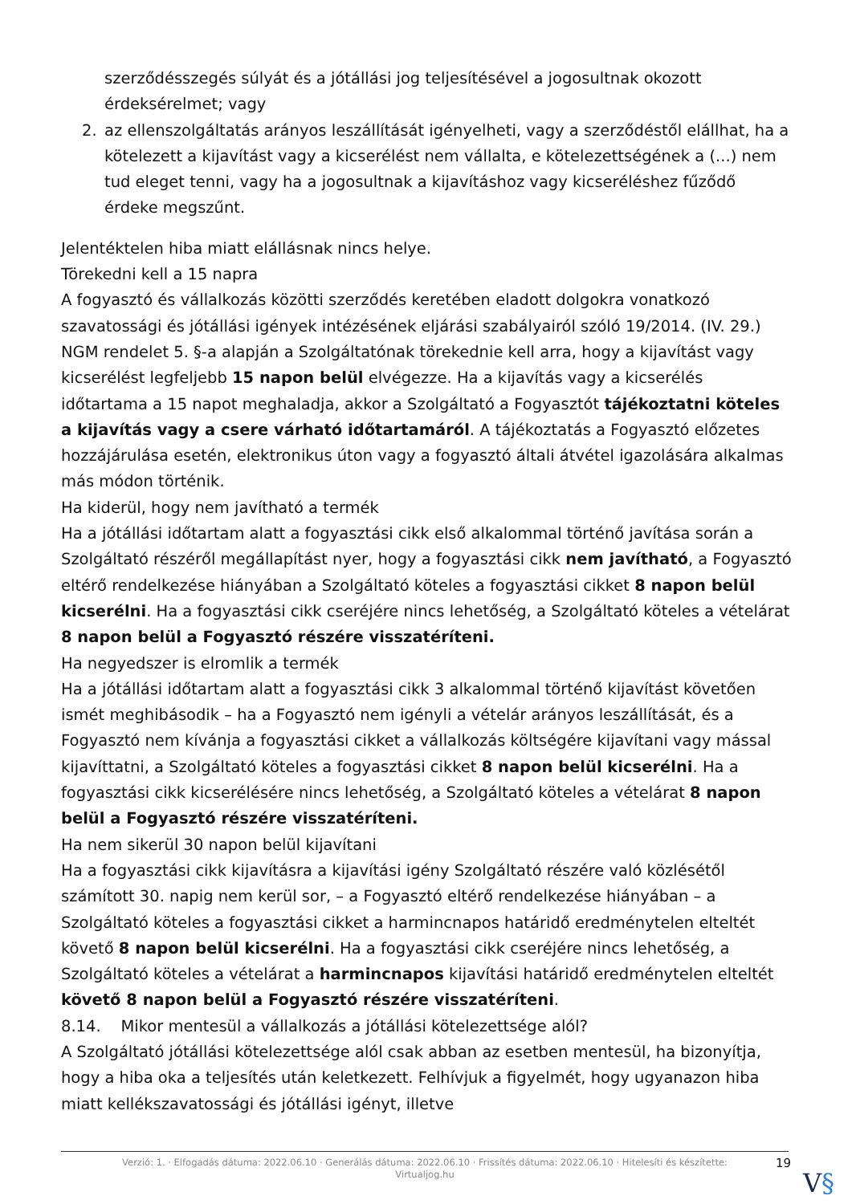szerződésszegés súlyát és a jótállási jog teljesítésével a jogosultnak okozott érdeksérelmet; vagy
2. az ellenszolgáltatás arányos leszállítását igényelheti, vagy a szerződéstől elállhat, ha a kötelezett a kijavítást vagy a kicserélést nem vállalta, e kötelezettségének a (...) nem tud eleget tenni, vagy ha a jogosultnak a kijavításhoz vagy kicseréléshez fűződő érdeke megszűnt.
Jelentéktelen hiba miatt elállásnak nincs helye.
Törekedni kell a 15 napra
A fogyasztó és vállalkozás közötti szerződés keretében eladott dolgokra vonatkozó szavatossági és jótállási igények intézésének eljárási szabályairól szóló 19/2014. (IV. 29.) NGM rendelet 5. §-a alapján a Szolgáltatónak törekednie kell arra, hogy a kijavítást vagy kicserélést legfeljebb 15 napon belül elvégezze. Ha a kijavítás vagy a kicserélés időtartama a 15 napot meghaladja, akkor a Szolgáltató a Fogyasztót tájékoztatni köteles a kijavítás vagy a csere várható időtartamáról. A tájékoztatás a Fogyasztó előzetes hozzájárulása esetén, elektronikus úton vagy a fogyasztó általi átvétel igazolására alkalmas más módon történik.
Ha kiderül, hogy nem javítható a termék
Ha a jótállási időtartam alatt a fogyasztási cikk első alkalommal történő javítása során a Szolgáltató részéről megállapítást nyer, hogy a fogyasztási cikk nem javítható, a Fogyasztó eltérő rendelkezése hiányában a Szolgáltató köteles a fogyasztási cikket 8 napon belül kicserélni. Ha a fogyasztási cikk cseréjére nincs lehetőség, a Szolgáltató köteles a vételárat 8 napon belül a Fogyasztó részére visszatéríteni.
Ha negyedszer is elromlik a termék
Ha a jótállási időtartam alatt a fogyasztási cikk 3 alkalommal történő kijavítást követően ismét meghibásodik – ha a Fogyasztó nem igényli a vételár arányos leszállítását, és a Fogyasztó nem kívánja a fogyasztási cikket a vállalkozás költségére kijavítani vagy mással kijavíttatni, a Szolgáltató köteles a fogyasztási cikket 8 napon belül kicserélni. Ha a fogyasztási cikk kicserélésére nincs lehetőség, a Szolgáltató köteles a vételárat 8 napon belül a Fogyasztó részére visszatéríteni.
Ha nem sikerül 30 napon belül kijavítani
Ha a fogyasztási cikk kijavításra a kijavítási igény Szolgáltató részére való közlésétől számított 30. napig nem kerül sor, – a Fogyasztó eltérő rendelkezése hiányában – a Szolgáltató köteles a fogyasztási cikket a harmincnapos határidő eredménytelen elteltét követő 8 napon belül kicserélni. Ha a fogyasztási cikk cseréjére nincs lehetőség, a Szolgáltató köteles a vételárat a harmincnapos kijavítási határidő eredménytelen elteltét követő 8 napon belül a Fogyasztó részére visszatéríteni.
8.14. Mikor mentesül a vállalkozás a jótállási kötelezettsége alól?
A Szolgáltató jótállási kötelezettsége alól csak abban az esetben mentesül, ha bizonyítja, hogy a hiba oka a teljesítés után keletkezett. Felhívjuk a figyelmét, hogy ugyanazon hiba miatt kellékszavatossági és jótállási igényt, illetve
Verzió: 1. · Elfogadás dátuma: 2022.06.10 · Generálás dátuma: 2022.06.10 · Frissítés dátuma: 2022.06.10 · Hitelesíti és készítette: Virtualjog.hu
19
V§